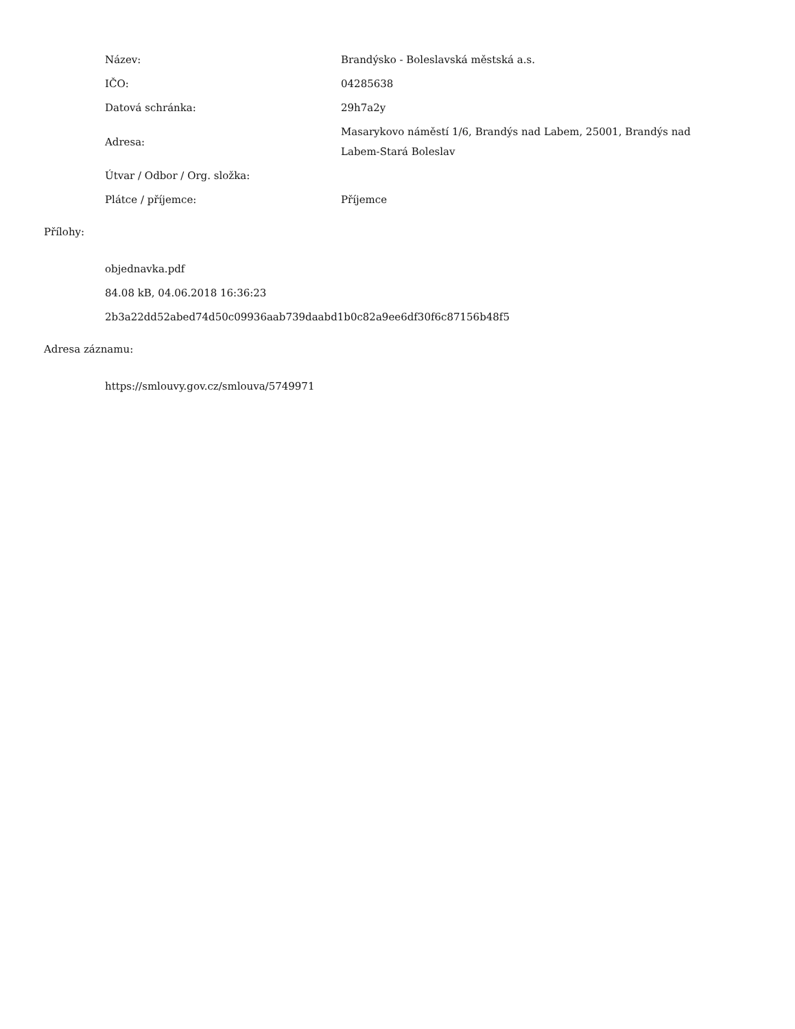| Název: | Brandýsko - Boleslavská městská a.s. |
| IČO: | 04285638 |
| Datová schránka: | 29h7a2y |
| Adresa: | Masarykovo náměstí 1/6, Brandýs nad Labem, 25001, Brandýs nad Labem-Stará Boleslav |
| Útvar / Odbor / Org. složka: | |
| Plátce / příjemce: | Příjemce |
Přílohy:
objednavka.pdf
84.08 kB, 04.06.2018 16:36:23
2b3a22dd52abed74d50c09936aab739daabd1b0c82a9ee6df30f6c87156b48f5
Adresa záznamu:
https://smlouvy.gov.cz/smlouva/5749971